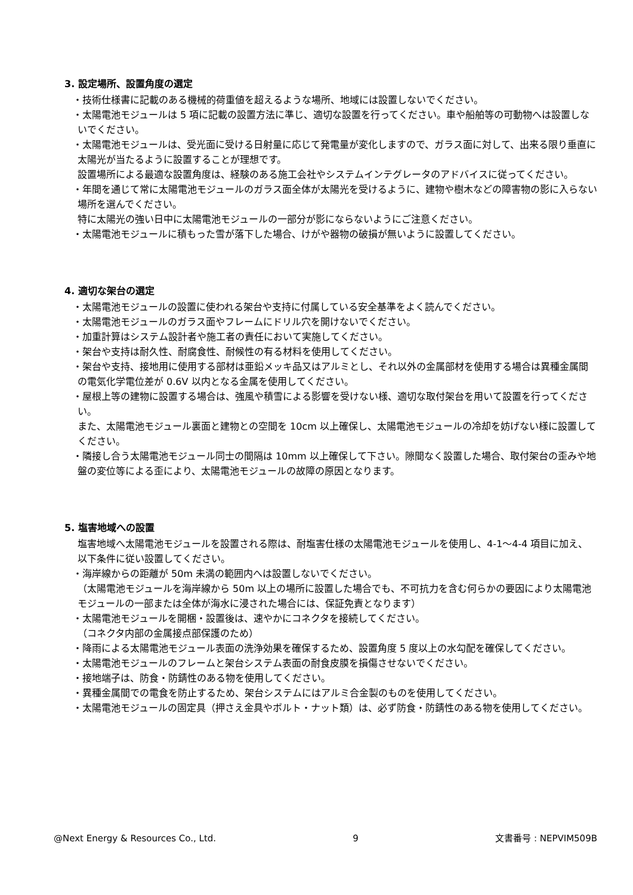3. 設定場所、設置角度の選定
・技術仕様書に記載のある機械的荷重値を超えるような場所、地域には設置しないでください。
・太陽電池モジュールは 5 項に記載の設置方法に準じ、適切な設置を行ってください。車や船舶等の可動物へは設置しないでください。
・太陽電池モジュールは、受光面に受ける日射量に応じて発電量が変化しますので、ガラス面に対して、出来る限り垂直に太陽光が当たるように設置することが理想です。
設置場所による最適な設置角度は、経験のある施工会社やシステムインテグレータのアドバイスに従ってください。
・年間を通じて常に太陽電池モジュールのガラス面全体が太陽光を受けるように、建物や樹木などの障害物の影に入らない場所を選んでください。
特に太陽光の強い日中に太陽電池モジュールの一部分が影にならないようにご注意ください。
・太陽電池モジュールに積もった雪が落下した場合、けがや器物の破損が無いように設置してください。
4. 適切な架台の選定
・太陽電池モジュールの設置に使われる架台や支持に付属している安全基準をよく読んでください。
・太陽電池モジュールのガラス面やフレームにドリル穴を開けないでください。
・加重計算はシステム設計者や施工者の責任において実施してください。
・架台や支持は耐久性、耐腐食性、耐候性の有る材料を使用してください。
・架台や支持、接地用に使用する部材は亜鉛メッキ品又はアルミとし、それ以外の金属部材を使用する場合は異種金属間の電気化学電位差が 0.6V 以内となる金属を使用してください。
・屋根上等の建物に設置する場合は、強風や積雪による影響を受けない様、適切な取付架台を用いて設置を行ってください。
また、太陽電池モジュール裏面と建物との空間を 10cm 以上確保し、太陽電池モジュールの冷却を妨げない様に設置してください。
・隣接し合う太陽電池モジュール同士の間隔は 10mm 以上確保して下さい。隙間なく設置した場合、取付架台の歪みや地盤の変位等による歪により、太陽電池モジュールの故障の原因となります。
5. 塩害地域への設置
塩害地域へ太陽電池モジュールを設置される際は、耐塩害仕様の太陽電池モジュールを使用し、4-1～4-4 項目に加え、以下条件に従い設置してください。
・海岸線からの距離が 50m 未満の範囲内へは設置しないでください。
（太陽電池モジュールを海岸線から 50m 以上の場所に設置した場合でも、不可抗力を含む何らかの要因により太陽電池モジュールの一部または全体が海水に浸された場合には、保証免責となります）
・太陽電池モジュールを開梱・設置後は、速やかにコネクタを接続してください。
（コネクタ内部の金属接点部保護のため）
・降雨による太陽電池モジュール表面の洗浄効果を確保するため、設置角度 5 度以上の水勾配を確保してください。
・太陽電池モジュールのフレームと架台システム表面の耐食皮膜を損傷させないでください。
・接地端子は、防食・防錆性のある物を使用してください。
・異種金属間での電食を防止するため、架台システムにはアルミ合金製のものを使用してください。
・太陽電池モジュールの固定具（押さえ金具やボルト・ナット類）は、必ず防食・防錆性のある物を使用してください。
@Next Energy & Resources Co., Ltd. 9 文書番号 : NEPVIM509B